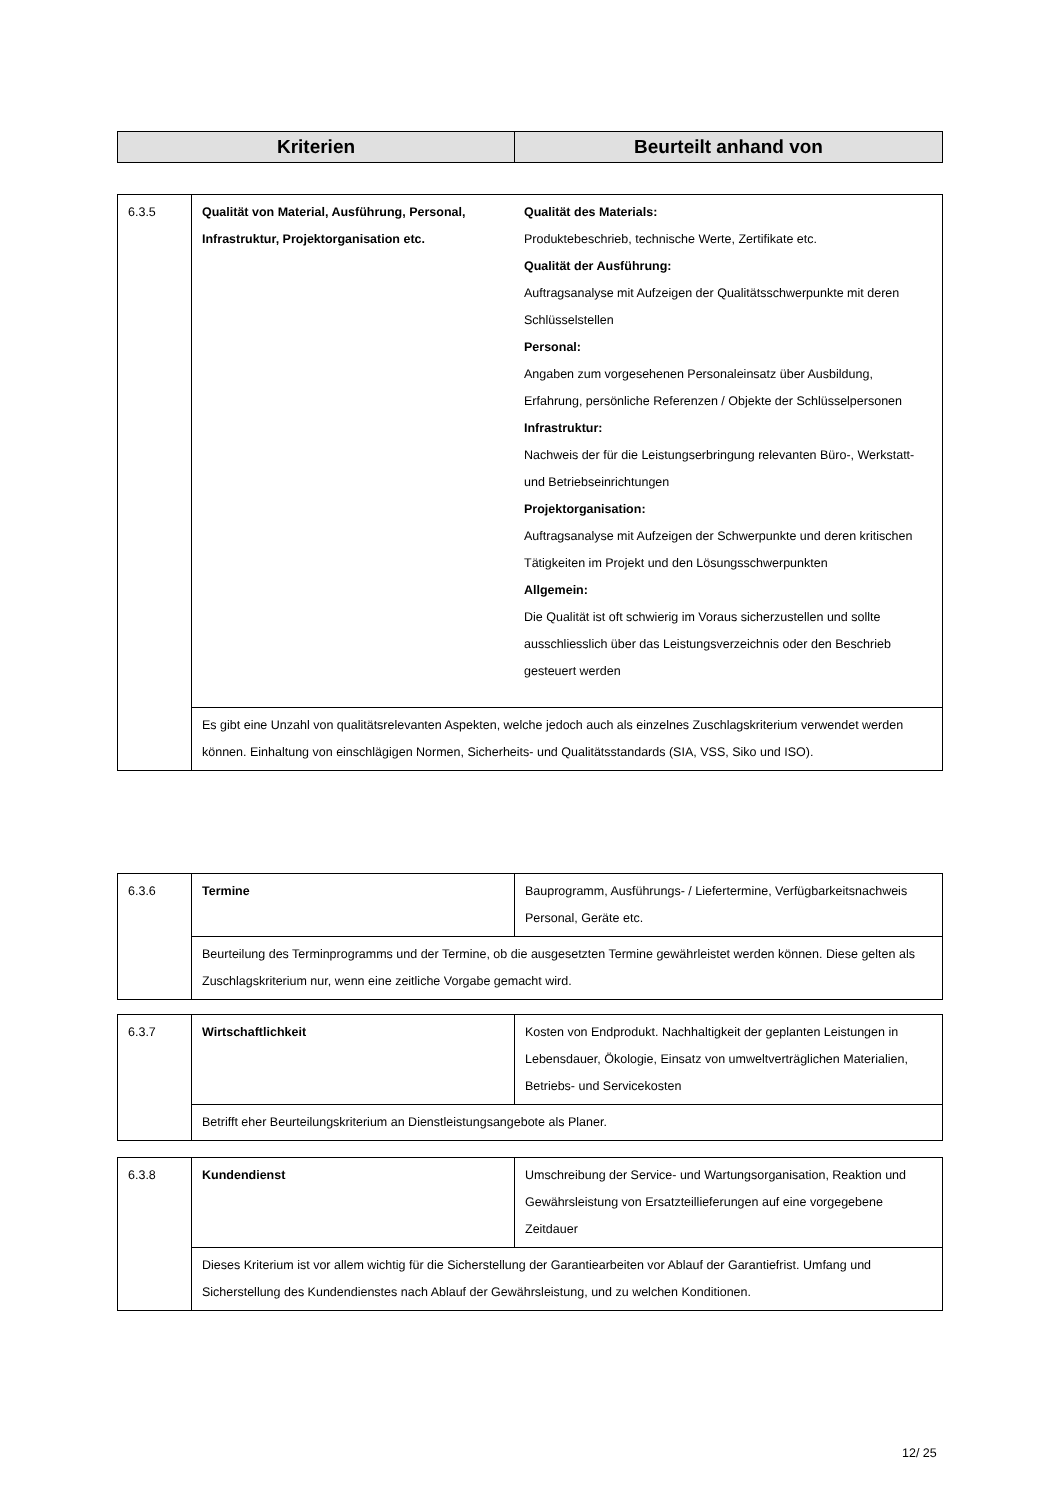| Kriterien | Beurteilt anhand von |
| --- | --- |
| 6.3.5 | Qualität von Material, Ausführung, Personal, Infrastruktur, Projektorganisation etc. | Qualität des Materials: Produktebeschrieb, technische Werte, Zertifikate etc. Qualität der Ausführung: Auftragsanalyse mit Aufzeigen der Qualitätsschwerpunkte mit deren Schlüsselstellen Personal: Angaben zum vorgesehenen Personaleinsatz über Ausbildung, Erfahrung, persönliche Referenzen / Objekte der Schlüsselpersonen Infrastruktur: Nachweis der für die Leistungserbringung relevanten Büro-, Werkstatt- und Betriebseinrichtungen Projektorganisation: Auftragsanalyse mit Aufzeigen der Schwerpunkte und deren kritischen Tätigkeiten im Projekt und den Lösungsschwerpunkten Allgemein: Die Qualität ist oft schwierig im Voraus sicherzustellen und sollte ausschliesslich über das Leistungsverzeichnis oder den Beschrieb gesteuert werden |
| | Es gibt eine Unzahl von qualitätsrelevanten Aspekten, welche jedoch auch als einzelnes Zuschlagskriterium verwendet werden können. Einhaltung von einschlägigen Normen, Sicherheits- und Qualitätsstandards (SIA, VSS, Siko und ISO). | |
| 6.3.6 | Termine | Bauprogramm, Ausführungs- / Liefertermine, Verfügbarkeitsnachweis Personal, Geräte etc. |
| | Beurteilung des Terminprogramms und der Termine, ob die ausgesetzten Termine gewährleistet werden können. Diese gelten als Zuschlagskriterium nur, wenn eine zeitliche Vorgabe gemacht wird. | |
| 6.3.7 | Wirtschaftlichkeit | Kosten von Endprodukt. Nachhaltigkeit der geplanten Leistungen in Lebensdauer, Ökologie, Einsatz von umweltverträglichen Materialien, Betriebs- und Servicekosten |
| | Betrifft eher Beurteilungskriterium an Dienstleistungsangebote als Planer. | |
| 6.3.8 | Kundendienst | Umschreibung der Service- und Wartungsorganisation, Reaktion und Gewährsleistung von Ersatzteillieferungen auf eine vorgegebene Zeitdauer |
| | Dieses Kriterium ist vor allem wichtig für die Sicherstellung der Garantiearbeiten vor Ablauf der Garantiefrist. Umfang und Sicherstellung des Kundendienstes nach Ablauf der Gewährsleistung, und zu welchen Konditionen. | |
12/ 25